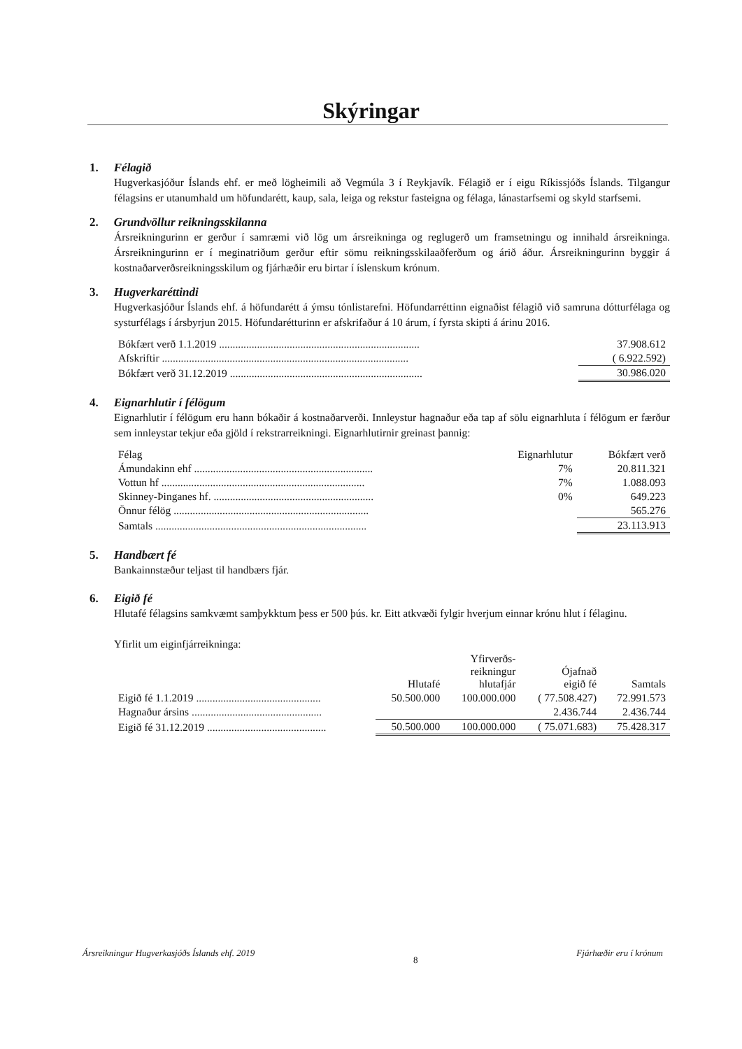Skýringar
1. Félagið
Hugverkasjóður Íslands ehf. er með lögheimili að Vegmúla 3 í Reykjavík. Félagið er í eigu Ríkissjóðs Íslands. Tilgangur félagsins er utanumhald um höfundarétt, kaup, sala, leiga og rekstur fasteigna og félaga, lánastarfsemi og skyld starfsemi.
2. Grundvöllur reikningsskilanna
Ársreikningurinn er gerður í samræmi við lög um ársreikninga og reglugerð um framsetningu og innihald ársreikninga. Ársreikningurinn er í meginatriðum gerður eftir sömu reikningsskilaaðferðum og árið áður. Ársreikningurinn byggir á kostnaðarverðsreikningsskilum og fjárhæðir eru birtar í íslenskum krónum.
3. Hugverkaréttindi
Hugverkasjóður Íslands ehf. á höfundarétt á ýmsu tónlistarefni. Höfundarréttinn eignaðist félagið við samruna dótturfélaga og systurfélags í ársbyrjun 2015. Höfundarétturinn er afskrifaður á 10 árum, í fyrsta skipti á árinu 2016.
| Bókfært verð 1.1.2019 .......................................................................... | 37.908.612 |
| Afskriftir ........................................................................................... | ( 6.922.592) |
| Bókfært verð 31.12.2019 ....................................................................... | 30.986.020 |
4. Eignarhlutir í félögum
Eignarhlutir í félögum eru hann bókaðir á kostnaðarverði. Innleystur hagnaður eða tap af sölu eignarhluta í félögum er færður sem innleystar tekjur eða gjöld í rekstrarreikningi. Eignarhlutirnir greinast þannig:
| Félag | Eignarhlutur | Bókfært verð |
| --- | --- | --- |
| Ámundakinn ehf .................................................................. | 7% | 20.811.321 |
| Vottun hf ........................................................................... | 7% | 1.088.093 |
| Skinney-Þinganes hf. ........................................................... | 0% | 649.223 |
| Önnur félög ........................................................................ | | 565.276 |
| Samtals .............................................................................. | | 23.113.913 |
5. Handbært fé
Bankainnstæður teljast til handbærs fjár.
6. Eigið fé
Hlutafé félagsins samkvæmt samþykktum þess er 500 þús. kr. Eitt atkvæði fylgir hverjum einnar krónu hlut í félaginu.
Yfirlit um eiginfjárreikninga:
| | Hlutafé | Yfirverðs- reikningur hlutafjár | Ójafnað eigið fé | Samtals |
| --- | --- | --- | --- | --- |
| Eigið fé 1.1.2019 .............................................. | 50.500.000 | 100.000.000 | ( 77.508.427) | 72.991.573 |
| Hagnaður ársins ................................................ | | | 2.436.744 | 2.436.744 |
| Eigið fé 31.12.2019 ............................................ | 50.500.000 | 100.000.000 | ( 75.071.683) | 75.428.317 |
Ársreikningur Hugverkasjóðs Íslands ehf. 2019 8 Fjárhæðir eru í krónum